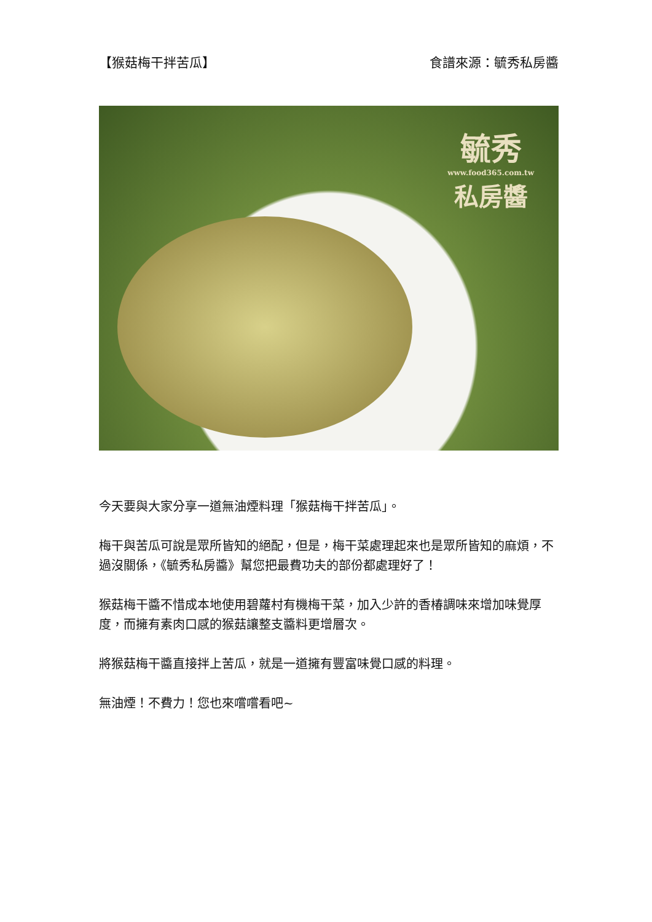【猴菇梅干拌苦瓜】 食譜來源：毓秀私房醬
毓秀
www.food365.com.tw
私房醬
今天要與大家分享一道無油煙料理「猴菇梅干拌苦瓜」。
梅干與苦瓜可說是眾所皆知的絕配，但是，梅干菜處理起來也是眾所皆知的麻煩，不過沒關係，《毓秀私房醬》幫您把最費功夫的部份都處理好了！
猴菇梅干醬不惜成本地使用碧蘿村有機梅干菜，加入少許的香椿調味來增加味覺厚度，而擁有素肉口感的猴菇讓整支醬料更增層次。
將猴菇梅干醬直接拌上苦瓜，就是一道擁有豐富味覺口感的料理。
無油煙！不費力！您也來嚐嚐看吧~